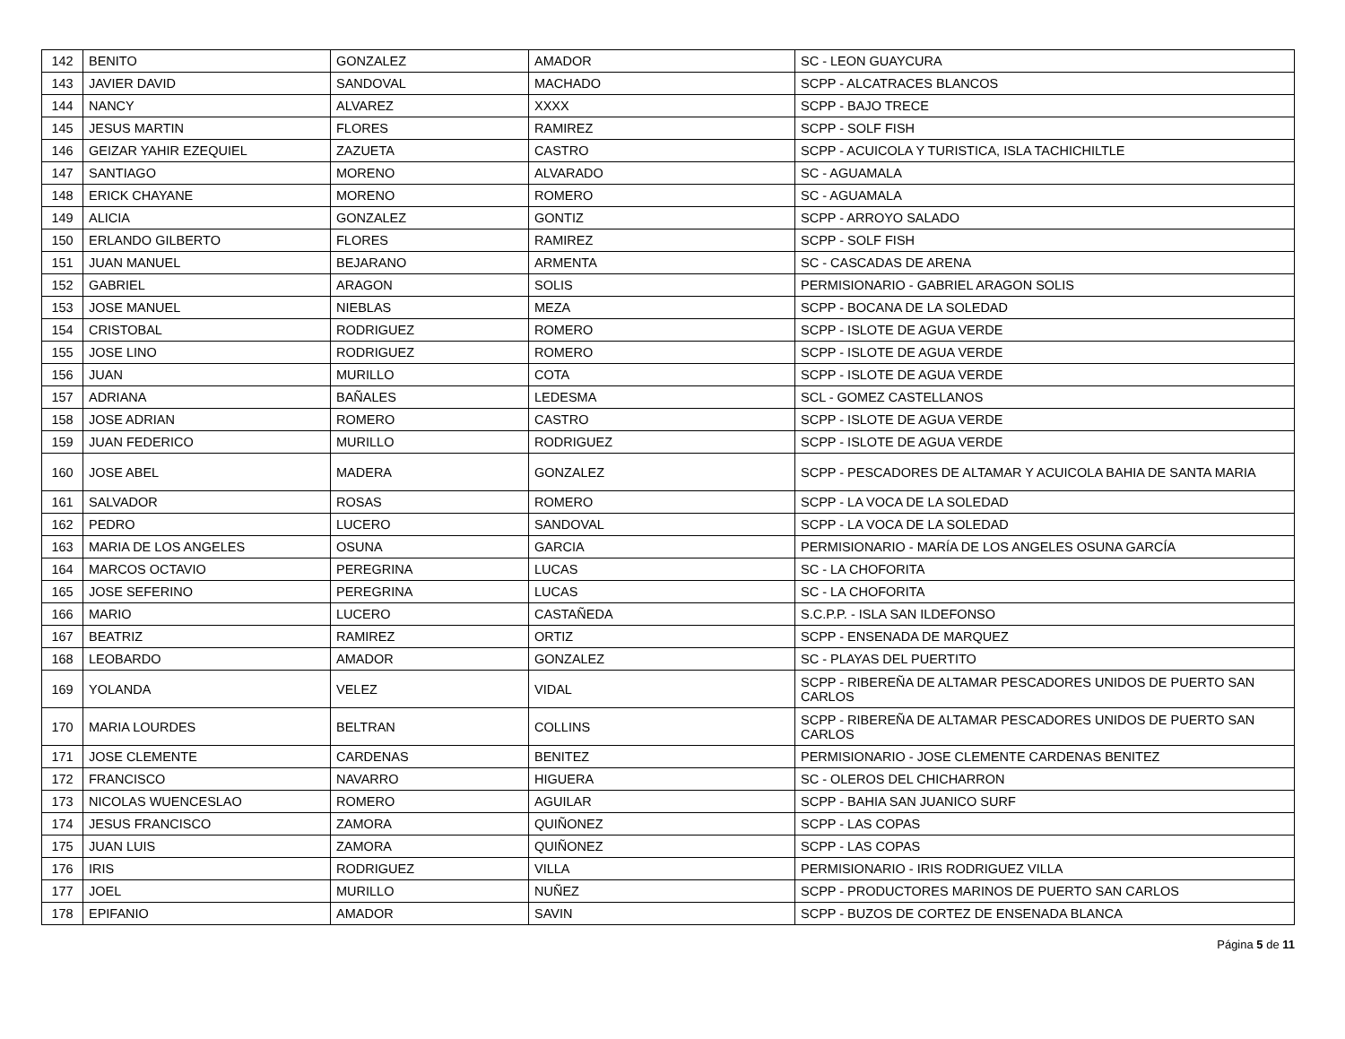| 142 | BENITO | GONZALEZ | AMADOR | SC - LEON GUAYCURA |
| 143 | JAVIER DAVID | SANDOVAL | MACHADO | SCPP - ALCATRACES BLANCOS |
| 144 | NANCY | ALVAREZ | XXXX | SCPP - BAJO TRECE |
| 145 | JESUS MARTIN | FLORES | RAMIREZ | SCPP - SOLF FISH |
| 146 | GEIZAR YAHIR EZEQUIEL | ZAZUETA | CASTRO | SCPP - ACUICOLA Y TURISTICA, ISLA TACHICHILTLE |
| 147 | SANTIAGO | MORENO | ALVARADO | SC - AGUAMALA |
| 148 | ERICK CHAYANE | MORENO | ROMERO | SC - AGUAMALA |
| 149 | ALICIA | GONZALEZ | GONTIZ | SCPP - ARROYO SALADO |
| 150 | ERLANDO GILBERTO | FLORES | RAMIREZ | SCPP - SOLF FISH |
| 151 | JUAN MANUEL | BEJARANO | ARMENTA | SC - CASCADAS DE ARENA |
| 152 | GABRIEL | ARAGON | SOLIS | PERMISIONARIO - GABRIEL ARAGON SOLIS |
| 153 | JOSE MANUEL | NIEBLAS | MEZA | SCPP - BOCANA DE LA SOLEDAD |
| 154 | CRISTOBAL | RODRIGUEZ | ROMERO | SCPP - ISLOTE DE AGUA VERDE |
| 155 | JOSE LINO | RODRIGUEZ | ROMERO | SCPP - ISLOTE DE AGUA VERDE |
| 156 | JUAN | MURILLO | COTA | SCPP - ISLOTE DE AGUA VERDE |
| 157 | ADRIANA | BAÑALES | LEDESMA | SCL - GOMEZ CASTELLANOS |
| 158 | JOSE ADRIAN | ROMERO | CASTRO | SCPP - ISLOTE DE AGUA VERDE |
| 159 | JUAN FEDERICO | MURILLO | RODRIGUEZ | SCPP - ISLOTE DE AGUA VERDE |
| 160 | JOSE ABEL | MADERA | GONZALEZ | SCPP - PESCADORES DE ALTAMAR Y ACUICOLA BAHIA DE SANTA MARIA |
| 161 | SALVADOR | ROSAS | ROMERO | SCPP - LA VOCA DE LA SOLEDAD |
| 162 | PEDRO | LUCERO | SANDOVAL | SCPP - LA VOCA DE LA SOLEDAD |
| 163 | MARIA DE LOS ANGELES | OSUNA | GARCIA | PERMISIONARIO - MARÍA DE LOS ANGELES OSUNA GARCÍA |
| 164 | MARCOS OCTAVIO | PEREGRINA | LUCAS | SC - LA CHOFORITA |
| 165 | JOSE SEFERINO | PEREGRINA | LUCAS | SC - LA CHOFORITA |
| 166 | MARIO | LUCERO | CASTAÑEDA | S.C.P.P. - ISLA SAN ILDEFONSO |
| 167 | BEATRIZ | RAMIREZ | ORTIZ | SCPP - ENSENADA DE MARQUEZ |
| 168 | LEOBARDO | AMADOR | GONZALEZ | SC - PLAYAS DEL PUERTITO |
| 169 | YOLANDA | VELEZ | VIDAL | SCPP - RIBEREÑA DE ALTAMAR PESCADORES UNIDOS DE PUERTO SAN CARLOS |
| 170 | MARIA LOURDES | BELTRAN | COLLINS | SCPP - RIBEREÑA DE ALTAMAR PESCADORES UNIDOS DE PUERTO SAN CARLOS |
| 171 | JOSE CLEMENTE | CARDENAS | BENITEZ | PERMISIONARIO - JOSE CLEMENTE CARDENAS BENITEZ |
| 172 | FRANCISCO | NAVARRO | HIGUERA | SC - OLEROS DEL CHICHARRON |
| 173 | NICOLAS WUENCESLAO | ROMERO | AGUILAR | SCPP - BAHIA SAN JUANICO SURF |
| 174 | JESUS FRANCISCO | ZAMORA | QUIÑONEZ | SCPP - LAS COPAS |
| 175 | JUAN LUIS | ZAMORA | QUIÑONEZ | SCPP - LAS COPAS |
| 176 | IRIS | RODRIGUEZ | VILLA | PERMISIONARIO - IRIS RODRIGUEZ VILLA |
| 177 | JOEL | MURILLO | NUÑEZ | SCPP - PRODUCTORES MARINOS DE PUERTO SAN CARLOS |
| 178 | EPIFANIO | AMADOR | SAVIN | SCPP - BUZOS DE CORTEZ DE ENSENADA BLANCA |
Página 5 de 11